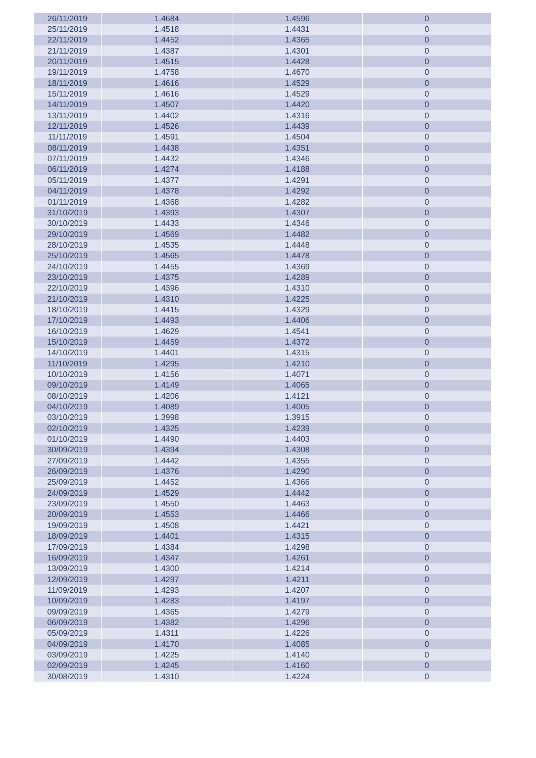| 26/11/2019 | 1.4684 | 1.4596 | 0 |
| 25/11/2019 | 1.4518 | 1.4431 | 0 |
| 22/11/2019 | 1.4452 | 1.4365 | 0 |
| 21/11/2019 | 1.4387 | 1.4301 | 0 |
| 20/11/2019 | 1.4515 | 1.4428 | 0 |
| 19/11/2019 | 1.4758 | 1.4670 | 0 |
| 18/11/2019 | 1.4616 | 1.4529 | 0 |
| 15/11/2019 | 1.4616 | 1.4529 | 0 |
| 14/11/2019 | 1.4507 | 1.4420 | 0 |
| 13/11/2019 | 1.4402 | 1.4316 | 0 |
| 12/11/2019 | 1.4526 | 1.4439 | 0 |
| 11/11/2019 | 1.4591 | 1.4504 | 0 |
| 08/11/2019 | 1.4438 | 1.4351 | 0 |
| 07/11/2019 | 1.4432 | 1.4346 | 0 |
| 06/11/2019 | 1.4274 | 1.4188 | 0 |
| 05/11/2019 | 1.4377 | 1.4291 | 0 |
| 04/11/2019 | 1.4378 | 1.4292 | 0 |
| 01/11/2019 | 1.4368 | 1.4282 | 0 |
| 31/10/2019 | 1.4393 | 1.4307 | 0 |
| 30/10/2019 | 1.4433 | 1.4346 | 0 |
| 29/10/2019 | 1.4569 | 1.4482 | 0 |
| 28/10/2019 | 1.4535 | 1.4448 | 0 |
| 25/10/2019 | 1.4565 | 1.4478 | 0 |
| 24/10/2019 | 1.4455 | 1.4369 | 0 |
| 23/10/2019 | 1.4375 | 1.4289 | 0 |
| 22/10/2019 | 1.4396 | 1.4310 | 0 |
| 21/10/2019 | 1.4310 | 1.4225 | 0 |
| 18/10/2019 | 1.4415 | 1.4329 | 0 |
| 17/10/2019 | 1.4493 | 1.4406 | 0 |
| 16/10/2019 | 1.4629 | 1.4541 | 0 |
| 15/10/2019 | 1.4459 | 1.4372 | 0 |
| 14/10/2019 | 1.4401 | 1.4315 | 0 |
| 11/10/2019 | 1.4295 | 1.4210 | 0 |
| 10/10/2019 | 1.4156 | 1.4071 | 0 |
| 09/10/2019 | 1.4149 | 1.4065 | 0 |
| 08/10/2019 | 1.4206 | 1.4121 | 0 |
| 04/10/2019 | 1.4089 | 1.4005 | 0 |
| 03/10/2019 | 1.3998 | 1.3915 | 0 |
| 02/10/2019 | 1.4325 | 1.4239 | 0 |
| 01/10/2019 | 1.4490 | 1.4403 | 0 |
| 30/09/2019 | 1.4394 | 1.4308 | 0 |
| 27/09/2019 | 1.4442 | 1.4355 | 0 |
| 26/09/2019 | 1.4376 | 1.4290 | 0 |
| 25/09/2019 | 1.4452 | 1.4366 | 0 |
| 24/09/2019 | 1.4529 | 1.4442 | 0 |
| 23/09/2019 | 1.4550 | 1.4463 | 0 |
| 20/09/2019 | 1.4553 | 1.4466 | 0 |
| 19/09/2019 | 1.4508 | 1.4421 | 0 |
| 18/09/2019 | 1.4401 | 1.4315 | 0 |
| 17/09/2019 | 1.4384 | 1.4298 | 0 |
| 16/09/2019 | 1.4347 | 1.4261 | 0 |
| 13/09/2019 | 1.4300 | 1.4214 | 0 |
| 12/09/2019 | 1.4297 | 1.4211 | 0 |
| 11/09/2019 | 1.4293 | 1.4207 | 0 |
| 10/09/2019 | 1.4283 | 1.4197 | 0 |
| 09/09/2019 | 1.4365 | 1.4279 | 0 |
| 06/09/2019 | 1.4382 | 1.4296 | 0 |
| 05/09/2019 | 1.4311 | 1.4226 | 0 |
| 04/09/2019 | 1.4170 | 1.4085 | 0 |
| 03/09/2019 | 1.4225 | 1.4140 | 0 |
| 02/09/2019 | 1.4245 | 1.4160 | 0 |
| 30/08/2019 | 1.4310 | 1.4224 | 0 |